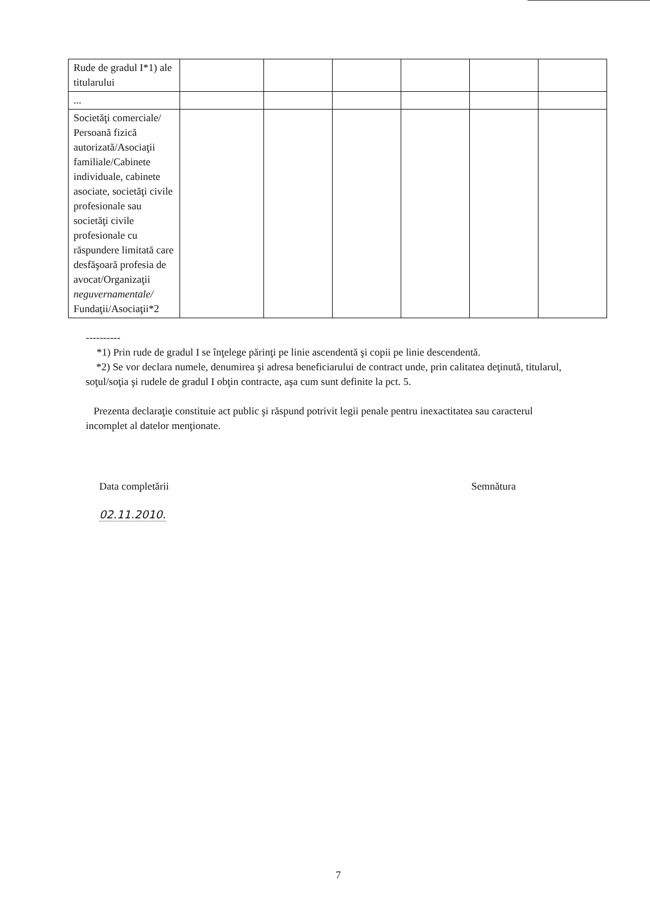| Rude de gradul I*1) ale titularului | | | | | | |
| ... | | | | | | |
| Societăţi comerciale/ Persoană fizică autorizată/Asociaţii familiale/Cabinete individuale, cabinete asociate, societăţi civile profesionale sau societăţi civile profesionale cu răspundere limitată care desfăşoară profesia de avocat/Organizaţii neguvernamentale/ Fundaţii/Asociaţii*2 | | | | | | |
----------
*1) Prin rude de gradul I se înţelege părinţi pe linie ascendentă şi copii pe linie descendentă.
*2) Se vor declara numele, denumirea şi adresa beneficiarului de contract unde, prin calitatea deţinută, titularul, soţul/soţia şi rudele de gradul I obţin contracte, aşa cum sunt definite la pct. 5.
Prezenta declaraţie constituie act public şi răspund potrivit legii penale pentru inexactitatea sau caracterul incomplet al datelor menţionate.
Data completării Semnătura
02.11.2010.
7